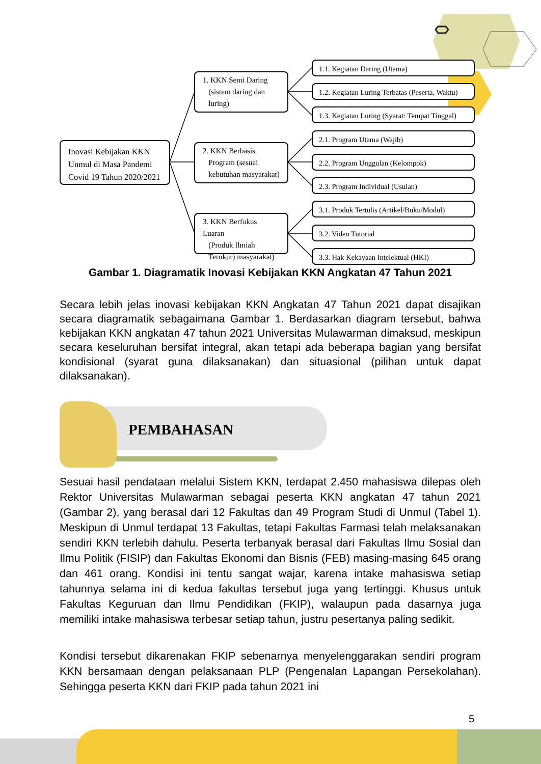Inovasi Kebijakan KKN Unmul di Masa Pandemi Covid 19 Tahun 2020/2021
1. KKN Semi Daring
(sistem daring dan
luring)
2. KKN Berbasis
Program (sesuai
kebutuhan masyarakat)
3. KKN Berfokus Luaran
(Produk Ilmiah
Terukur) masyarakat)
1.1. Kegiatan Daring (Utama)
1.2. Kegiatan Luring Terbatas (Peserta, Waktu)
1.3. Kegiatan Luring (Syarat: Tempat Tinggal)
2.1. Program Utama (Wajib)
2.2. Program Unggulan (Kelompok)
2.3. Program Individual (Usulan)
3.1. Produk Tertulis (Artikel/Buku/Modul)
3.2. Video Tutorial
3.3. Hak Kekayaan Intelektual (HKI)
Gambar 1. Diagramatik Inovasi Kebijakan KKN Angkatan 47 Tahun 2021
Secara lebih jelas inovasi kebijakan KKN Angkatan 47 Tahun 2021 dapat disajikan secara diagramatik sebagaimana Gambar 1. Berdasarkan diagram tersebut, bahwa kebijakan KKN angkatan 47 tahun 2021 Universitas Mulawarman dimaksud, meskipun secara keseluruhan bersifat integral, akan tetapi ada beberapa bagian yang bersifat kondisional (syarat guna dilaksanakan) dan situasional (pilihan untuk dapat dilaksanakan).
PEMBAHASAN
Sesuai hasil pendataan melalui Sistem KKN, terdapat 2.450 mahasiswa dilepas oleh Rektor Universitas Mulawarman sebagai peserta KKN angkatan 47 tahun 2021 (Gambar 2), yang berasal dari 12 Fakultas dan 49 Program Studi di Unmul (Tabel 1). Meskipun di Unmul terdapat 13 Fakultas, tetapi Fakultas Farmasi telah melaksanakan sendiri KKN terlebih dahulu. Peserta terbanyak berasal dari Fakultas Ilmu Sosial dan Ilmu Politik (FISIP) dan Fakultas Ekonomi dan Bisnis (FEB) masing-masing 645 orang dan 461 orang. Kondisi ini tentu sangat wajar, karena intake mahasiswa setiap tahunnya selama ini di kedua fakultas tersebut juga yang tertinggi. Khusus untuk Fakultas Keguruan dan Ilmu Pendidikan (FKIP), walaupun pada dasarnya juga memiliki intake mahasiswa terbesar setiap tahun, justru pesertanya paling sedikit.
Kondisi tersebut dikarenakan FKIP sebenarnya menyelenggarakan sendiri program KKN bersamaan dengan pelaksanaan PLP (Pengenalan Lapangan Persekolahan). Sehingga peserta KKN dari FKIP pada tahun 2021 ini
5